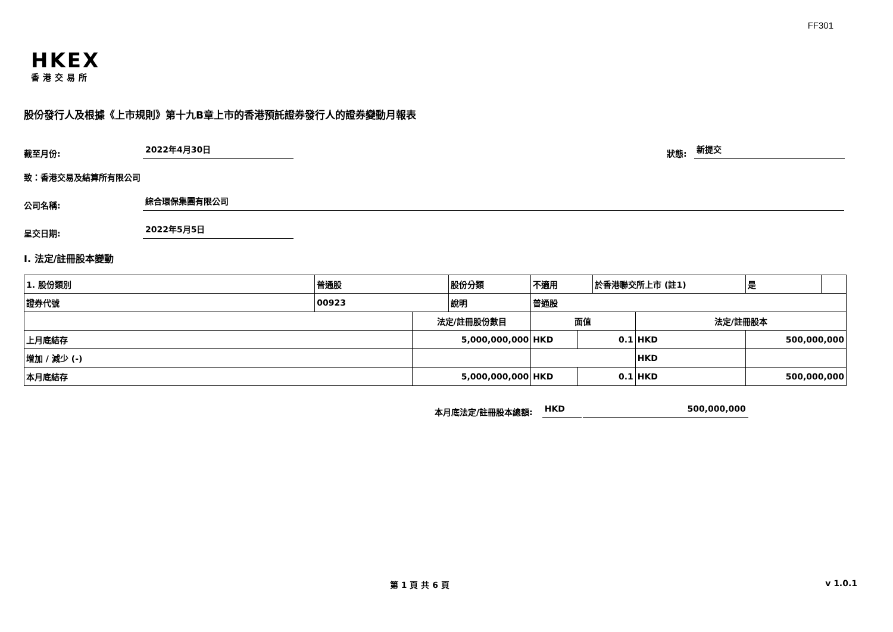FF301
HKEX
香港交易所
股份發行人及根據《上市規則》第十九B章上市的香港預託證券發行人的證券變動月報表
截至月份: 2022年4月30日 狀態: 新提交
致：香港交易及結算所有限公司
公司名稱: 綜合環保集團有限公司
呈交日期: 2022年5月5日
I. 法定/註冊股本變動
| 1. 股份類別 | 普通股 | | 股份分類 | 不適用 | | 於香港聯交所上市 (註1) | | 是 | |
| 證券代號 | 00923 | | 說明 | 普通股 | | | | | |
| | | 法定/註冊股份數目 | | 面值 | | | 法定/註冊股本 | | |
| 上月底結存 | | 5,000,000,000 | | HKD | 0.1 | | HKD | 500,000,000 | |
| 增加 / 減少 (-) | | | | | | | HKD | | |
| 本月底結存 | | 5,000,000,000 | | HKD | 0.1 | | HKD | 500,000,000 | |
本月底法定/註冊股本總額: HKD 500,000,000
第 1 頁 共 6 頁 v 1.0.1